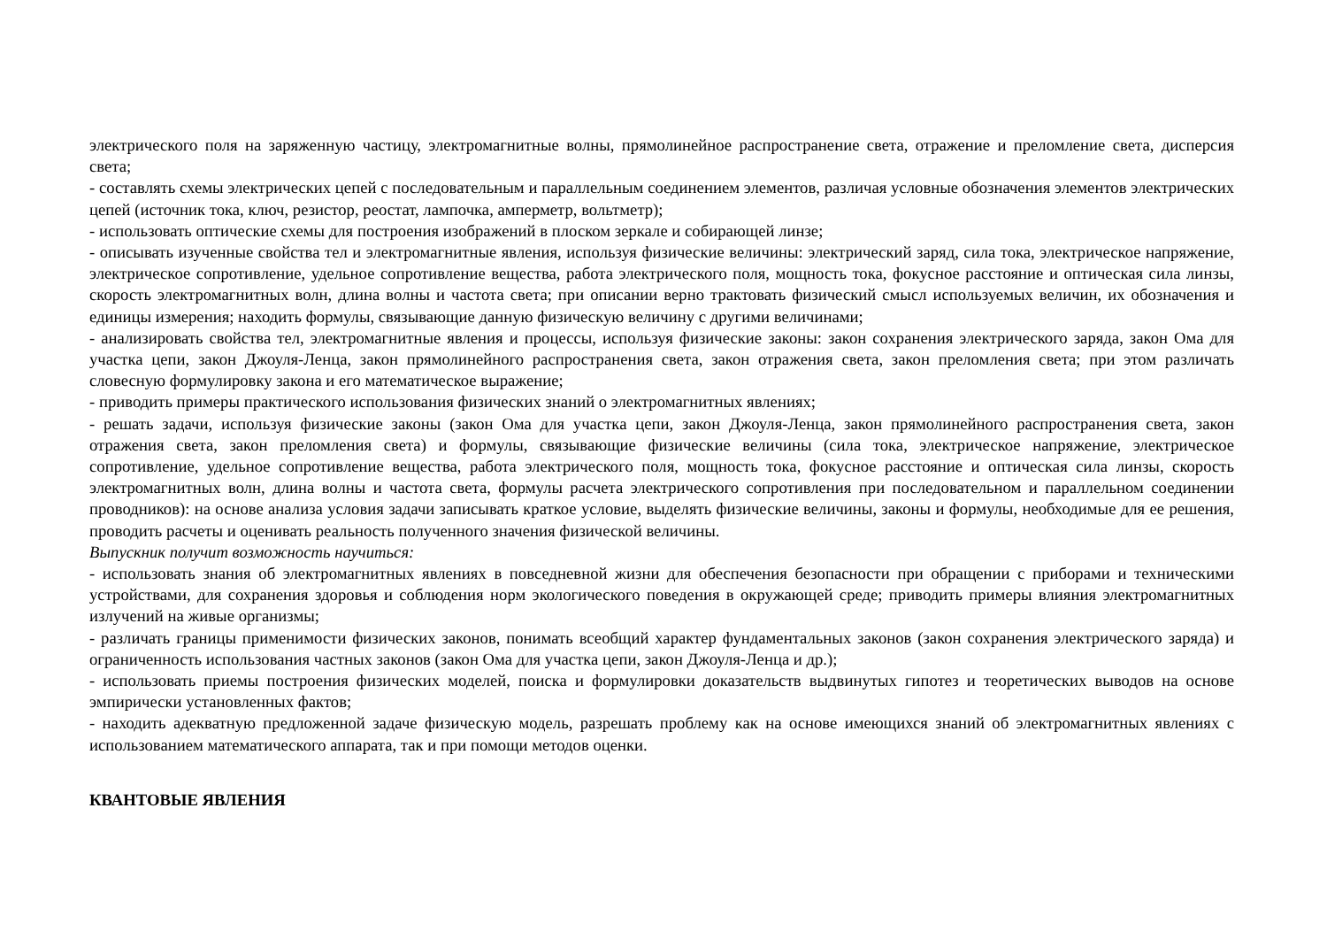электрического поля на заряженную частицу, электромагнитные волны, прямолинейное распространение света, отражение и преломление света, дисперсия света;
- составлять схемы электрических цепей с последовательным и параллельным соединением элементов, различая условные обозначения элементов электрических цепей (источник тока, ключ, резистор, реостат, лампочка, амперметр, вольтметр);
- использовать оптические схемы для построения изображений в плоском зеркале и собирающей линзе;
- описывать изученные свойства тел и электромагнитные явления, используя физические величины: электрический заряд, сила тока, электрическое напряжение, электрическое сопротивление, удельное сопротивление вещества, работа электрического поля, мощность тока, фокусное расстояние и оптическая сила линзы, скорость электромагнитных волн, длина волны и частота света; при описании верно трактовать физический смысл используемых величин, их обозначения и единицы измерения; находить формулы, связывающие данную физическую величину с другими величинами;
- анализировать свойства тел, электромагнитные явления и процессы, используя физические законы: закон сохранения электрического заряда, закон Ома для участка цепи, закон Джоуля-Ленца, закон прямолинейного распространения света, закон отражения света, закон преломления света; при этом различать словесную формулировку закона и его математическое выражение;
- приводить примеры практического использования физических знаний о электромагнитных явлениях;
- решать задачи, используя физические законы (закон Ома для участка цепи, закон Джоуля-Ленца, закон прямолинейного распространения света, закон отражения света, закон преломления света) и формулы, связывающие физические величины (сила тока, электрическое напряжение, электрическое сопротивление, удельное сопротивление вещества, работа электрического поля, мощность тока, фокусное расстояние и оптическая сила линзы, скорость электромагнитных волн, длина волны и частота света, формулы расчета электрического сопротивления при последовательном и параллельном соединении проводников): на основе анализа условия задачи записывать краткое условие, выделять физические величины, законы и формулы, необходимые для ее решения, проводить расчеты и оценивать реальность полученного значения физической величины.
Выпускник получит возможность научиться:
- использовать знания об электромагнитных явлениях в повседневной жизни для обеспечения безопасности при обращении с приборами и техническими устройствами, для сохранения здоровья и соблюдения норм экологического поведения в окружающей среде; приводить примеры влияния электромагнитных излучений на живые организмы;
- различать границы применимости физических законов, понимать всеобщий характер фундаментальных законов (закон сохранения электрического заряда) и ограниченность использования частных законов (закон Ома для участка цепи, закон Джоуля-Ленца и др.);
- использовать приемы построения физических моделей, поиска и формулировки доказательств выдвинутых гипотез и теоретических выводов на основе эмпирически установленных фактов;
- находить адекватную предложенной задаче физическую модель, разрешать проблему как на основе имеющихся знаний об электромагнитных явлениях с использованием математического аппарата, так и при помощи методов оценки.
КВАНТОВЫЕ ЯВЛЕНИЯ